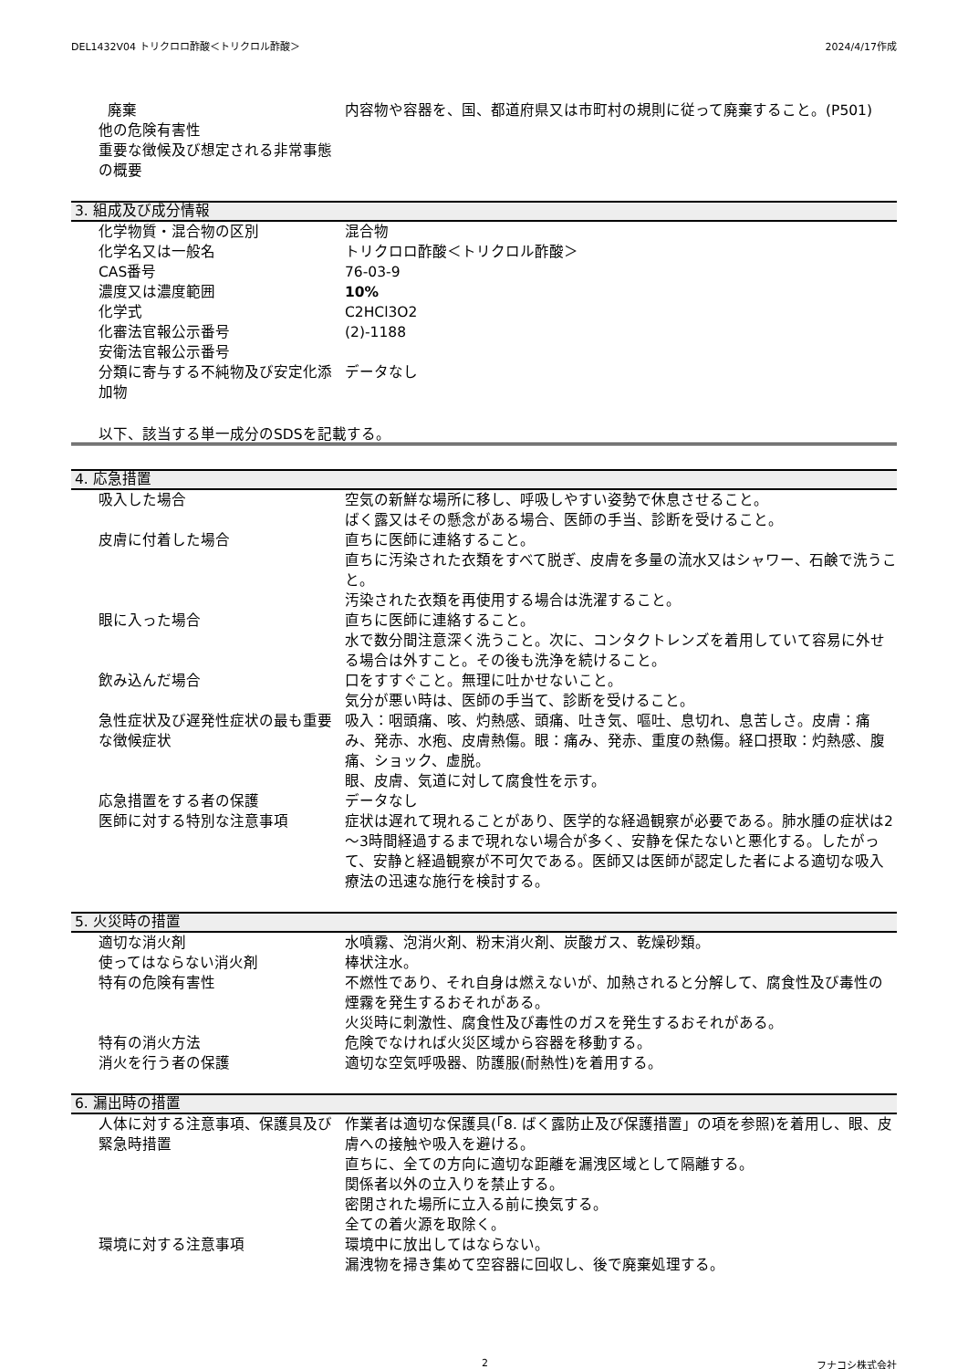DEL1432V04 トリクロロ酢酸＜トリクロル酢酸＞ 2024/4/17作成
| 廃棄 | 内容物や容器を、国、都道府県又は市町村の規則に従って廃棄すること。(P501) |
| 他の危険有害性 | |
| 重要な徴候及び想定される非常事態の概要 | |
3. 組成及び成分情報
| 化学物質・混合物の区別 | 混合物 |
| 化学名又は一般名 | トリクロロ酢酸＜トリクロル酢酸＞ |
| CAS番号 | 76-03-9 |
| 濃度又は濃度範囲 | 10% |
| 化学式 | C2HCl3O2 |
| 化審法官報公示番号 | (2)-1188 |
| 安衛法官報公示番号 | |
| 分類に寄与する不純物及び安定化添加物 | データなし |
以下、該当する単一成分のSDSを記載する。
4. 応急措置
| 吸入した場合 | 空気の新鮮な場所に移し、呼吸しやすい姿勢で休息させること。 ばく露又はその懸念がある場合、医師の手当、診断を受けること。 |
| 皮膚に付着した場合 | 直ちに医師に連絡すること。 直ちに汚染された衣類をすべて脱ぎ、皮膚を多量の流水又はシャワー、石鹸で洗うこと。 汚染された衣類を再使用する場合は洗濯すること。 |
| 眼に入った場合 | 直ちに医師に連絡すること。 水で数分間注意深く洗うこと。次に、コンタクトレンズを着用していて容易に外せる場合は外すこと。その後も洗浄を続けること。 |
| 飲み込んだ場合 | 口をすすぐこと。無理に吐かせないこと。 気分が悪い時は、医師の手当て、診断を受けること。 |
| 急性症状及び遅発性症状の最も重要な徴候症状 | 吸入：咽頭痛、咳、灼熱感、頭痛、吐き気、嘔吐、息切れ、息苦しさ。皮膚：痛み、発赤、水疱、皮膚熱傷。眼：痛み、発赤、重度の熱傷。経口摂取：灼熱感、腹痛、ショック、虚脱。 眼、皮膚、気道に対して腐食性を示す。 |
| 応急措置をする者の保護 | データなし |
| 医師に対する特別な注意事項 | 症状は遅れて現れることがあり、医学的な経過観察が必要である。肺水腫の症状は2～3時間経過するまで現れない場合が多く、安静を保たないと悪化する。したがって、安静と経過観察が不可欠である。医師又は医師が認定した者による適切な吸入療法の迅速な施行を検討する。 |
5. 火災時の措置
| 適切な消火剤 | 水噴霧、泡消火剤、粉末消火剤、炭酸ガス、乾燥砂類。 |
| 使ってはならない消火剤 | 棒状注水。 |
| 特有の危険有害性 | 不燃性であり、それ自身は燃えないが、加熱されると分解して、腐食性及び毒性の煙霧を発生するおそれがある。 火災時に刺激性、腐食性及び毒性のガスを発生するおそれがある。 |
| 特有の消火方法 | 危険でなければ火災区域から容器を移動する。 |
| 消火を行う者の保護 | 適切な空気呼吸器、防護服(耐熱性)を着用する。 |
6. 漏出時の措置
| 人体に対する注意事項、保護具及び緊急時措置 | 作業者は適切な保護具(「8. ばく露防止及び保護措置」の項を参照)を着用し、眼、皮膚への接触や吸入を避ける。 直ちに、全ての方向に適切な距離を漏洩区域として隔離する。 関係者以外の立入りを禁止する。 密閉された場所に立入る前に換気する。 全ての着火源を取除く。 |
| 環境に対する注意事項 | 環境中に放出してはならない。 漏洩物を掃き集めて空容器に回収し、後で廃棄処理する。 |
2 フナコシ株式会社